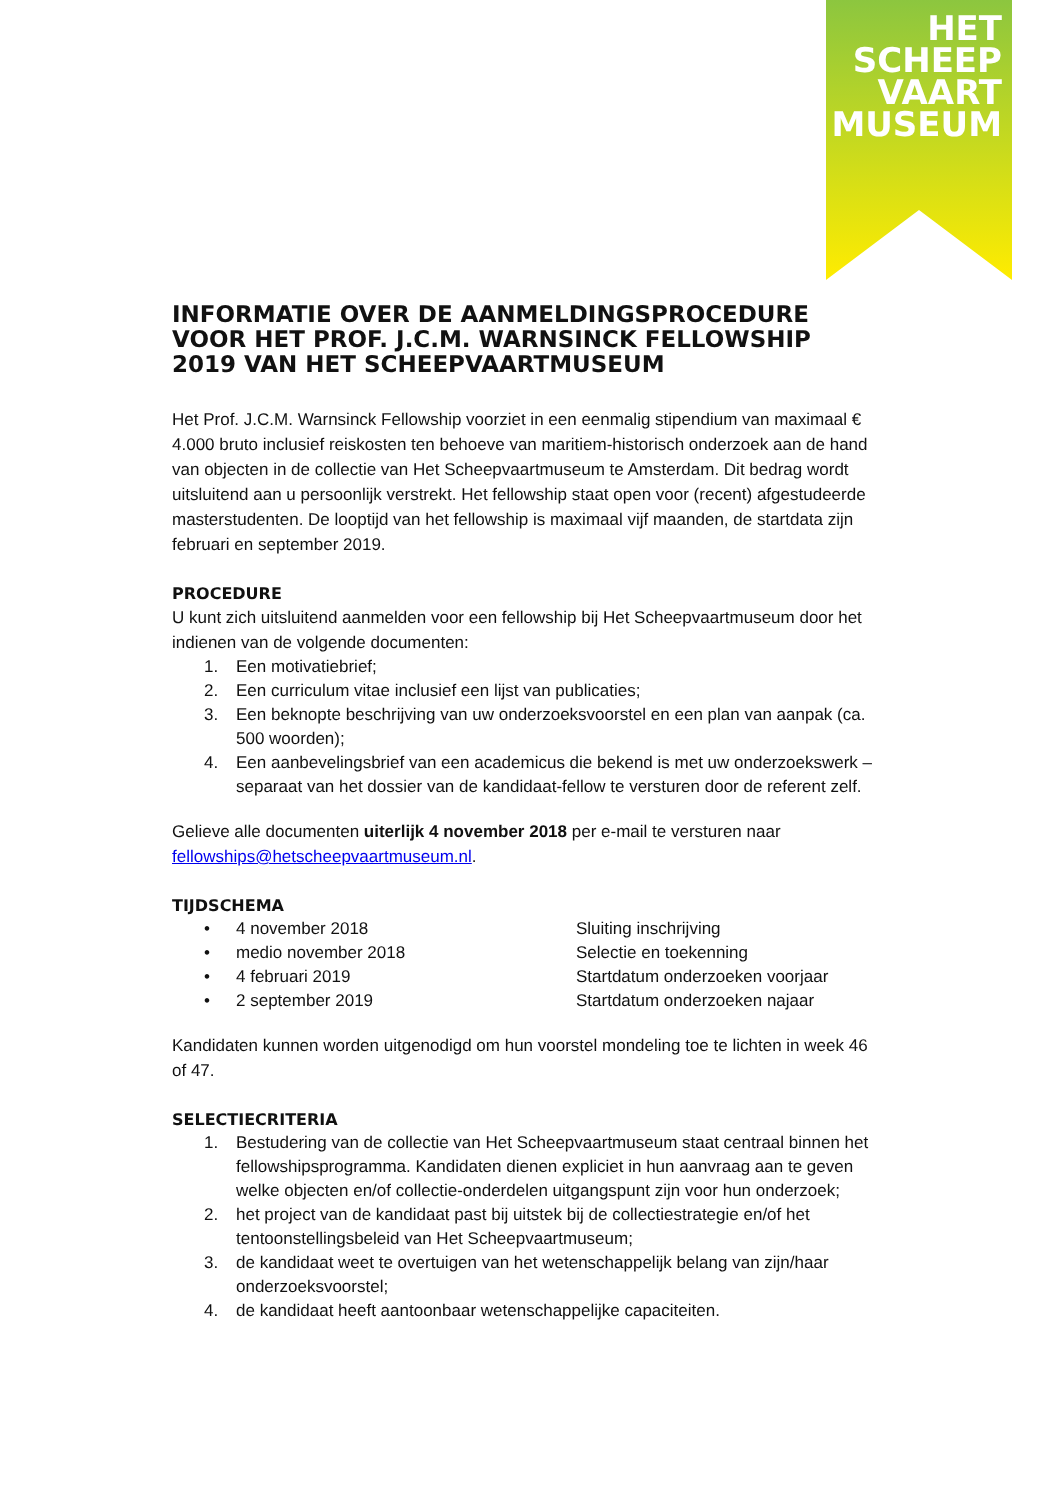HET
SCHEEP
VAART
MUSEUM
INFORMATIE OVER DE AANMELDINGSPROCEDURE VOOR HET PROF. J.C.M. WARNSINCK FELLOWSHIP 2019 VAN HET SCHEEPVAARTMUSEUM
Het Prof. J.C.M. Warnsinck Fellowship voorziet in een eenmalig stipendium van maximaal € 4.000 bruto inclusief reiskosten ten behoeve van maritiem-historisch onderzoek aan de hand van objecten in de collectie van Het Scheepvaartmuseum te Amsterdam. Dit bedrag wordt uitsluitend aan u persoonlijk verstrekt. Het fellowship staat open voor (recent) afgestudeerde masterstudenten. De looptijd van het fellowship is maximaal vijf maanden, de startdata zijn februari en september 2019.
PROCEDURE
U kunt zich uitsluitend aanmelden voor een fellowship bij Het Scheepvaartmuseum door het indienen van de volgende documenten:
1. Een motivatiebrief;
2. Een curriculum vitae inclusief een lijst van publicaties;
3. Een beknopte beschrijving van uw onderzoeksvoorstel en een plan van aanpak (ca. 500 woorden);
4. Een aanbevelingsbrief van een academicus die bekend is met uw onderzoekswerk – separaat van het dossier van de kandidaat-fellow te versturen door de referent zelf.
Gelieve alle documenten uiterlijk 4 november 2018 per e-mail te versturen naar fellowships@hetscheepvaartmuseum.nl.
TIJDSCHEMA
• 4 november 2018 Sluiting inschrijving • medio november 2018 Selectie en toekenning • 4 februari 2019 Startdatum onderzoeken voorjaar • 2 september 2019 Startdatum onderzoeken najaar
Kandidaten kunnen worden uitgenodigd om hun voorstel mondeling toe te lichten in week 46 of 47.
SELECTIECRITERIA
1. Bestudering van de collectie van Het Scheepvaartmuseum staat centraal binnen het fellowshipsprogramma. Kandidaten dienen expliciet in hun aanvraag aan te geven welke objecten en/of collectie-onderdelen uitgangspunt zijn voor hun onderzoek;
2. het project van de kandidaat past bij uitstek bij de collectiestrategie en/of het tentoonstellingsbeleid van Het Scheepvaartmuseum;
3. de kandidaat weet te overtuigen van het wetenschappelijk belang van zijn/haar onderzoeksvoorstel;
4. de kandidaat heeft aantoonbaar wetenschappelijke capaciteiten.